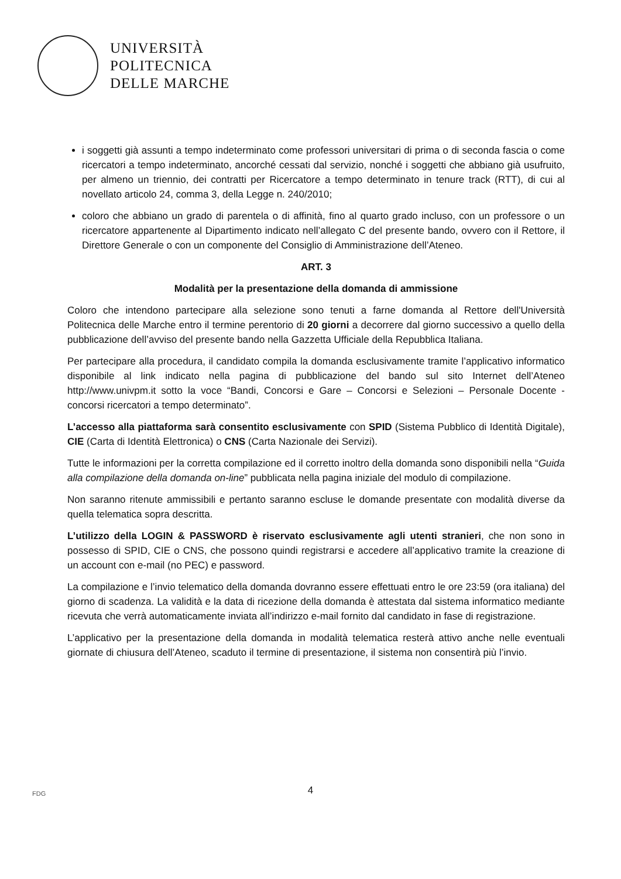UNIVERSITÀ
POLITECNICA
DELLE MARCHE
i soggetti già assunti a tempo indeterminato come professori universitari di prima o di seconda fascia o come ricercatori a tempo indeterminato, ancorché cessati dal servizio, nonché i soggetti che abbiano già usufruito, per almeno un triennio, dei contratti per Ricercatore a tempo determinato in tenure track (RTT), di cui al novellato articolo 24, comma 3, della Legge n. 240/2010;
coloro che abbiano un grado di parentela o di affinità, fino al quarto grado incluso, con un professore o un ricercatore appartenente al Dipartimento indicato nell’allegato C del presente bando, ovvero con il Rettore, il Direttore Generale o con un componente del Consiglio di Amministrazione dell’Ateneo.
ART. 3
Modalità per la presentazione della domanda di ammissione
Coloro che intendono partecipare alla selezione sono tenuti a farne domanda al Rettore dell'Università Politecnica delle Marche entro il termine perentorio di 20 giorni a decorrere dal giorno successivo a quello della pubblicazione dell’avviso del presente bando nella Gazzetta Ufficiale della Repubblica Italiana.
Per partecipare alla procedura, il candidato compila la domanda esclusivamente tramite l’applicativo informatico disponibile al link indicato nella pagina di pubblicazione del bando sul sito Internet dell’Ateneo http://www.univpm.it sotto la voce “Bandi, Concorsi e Gare – Concorsi e Selezioni – Personale Docente - concorsi ricercatori a tempo determinato”.
L’accesso alla piattaforma sarà consentito esclusivamente con SPID (Sistema Pubblico di Identità Digitale), CIE (Carta di Identità Elettronica) o CNS (Carta Nazionale dei Servizi).
Tutte le informazioni per la corretta compilazione ed il corretto inoltro della domanda sono disponibili nella “Guida alla compilazione della domanda on-line” pubblicata nella pagina iniziale del modulo di compilazione.
Non saranno ritenute ammissibili e pertanto saranno escluse le domande presentate con modalità diverse da quella telematica sopra descritta.
L’utilizzo della LOGIN & PASSWORD è riservato esclusivamente agli utenti stranieri, che non sono in possesso di SPID, CIE o CNS, che possono quindi registrarsi e accedere all’applicativo tramite la creazione di un account con e-mail (no PEC) e password.
La compilazione e l’invio telematico della domanda dovranno essere effettuati entro le ore 23:59 (ora italiana) del giorno di scadenza. La validità e la data di ricezione della domanda è attestata dal sistema informatico mediante ricevuta che verrà automaticamente inviata all’indirizzo e-mail fornito dal candidato in fase di registrazione.
L’applicativo per la presentazione della domanda in modalità telematica resterà attivo anche nelle eventuali giornate di chiusura dell’Ateneo, scaduto il termine di presentazione, il sistema non consentirà più l’invio.
FDG
4